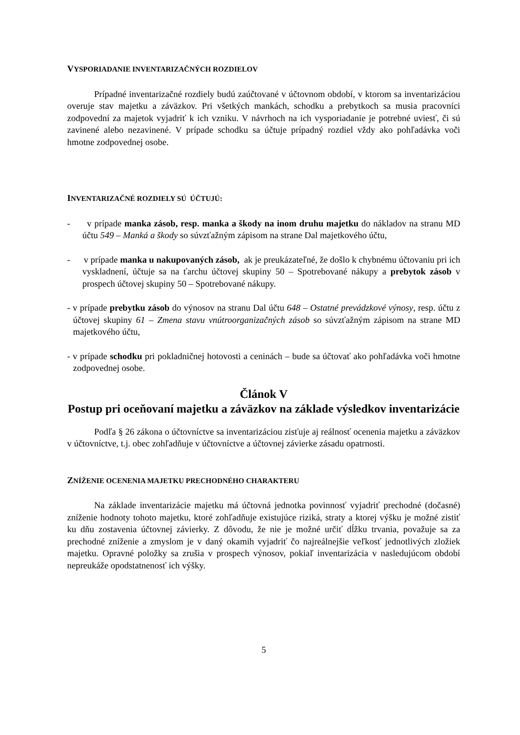VYSPORIADANIE INVENTARIZAČNÝCH ROZDIELOV
Prípadné inventarizačné rozdiely budú zaúčtované v účtovnom období, v ktorom sa inventarizáciou overuje stav majetku a záväzkov. Pri všetkých mankách, schodku a prebytkoch sa musia pracovníci zodpovední za majetok vyjadriť k ich vzniku. V návrhoch na ich vysporiadanie je potrebné uviesť, či sú zavinené alebo nezavinené. V prípade schodku sa účtuje prípadný rozdiel vždy ako pohľadávka voči hmotne zodpovednej osobe.
INVENTARIZAČNÉ ROZDIELY SÚ ÚČTUJÚ:
- v prípade manka zásob, resp. manka a škody na inom druhu majetku do nákladov na stranu MD účtu 549 – Manká a škody so súvzťažným zápisom na strane Dal majetkového účtu,
- v prípade manka u nakupovaných zásob, ak je preukázateľné, že došlo k chybnému účtovaniu pri ich vyskladnení, účtuje sa na ťarchu účtovej skupiny 50 – Spotrebované nákupy a prebytok zásob v prospech účtovej skupiny 50 – Spotrebované nákupy.
- v prípade prebytku zásob do výnosov na stranu Dal účtu 648 – Ostatné prevádzkové výnosy, resp. účtu z účtovej skupiny 61 – Zmena stavu vnútroorganizačných zásob so súvzťažným zápisom na strane MD majetkového účtu,
- v prípade schodku pri pokladničnej hotovosti a ceninách – bude sa účtovať ako pohľadávka voči hmotne zodpovednej osobe.
Článok V
Postup pri oceňovaní majetku a záväzkov na základe výsledkov inventarizácie
Podľa § 26 zákona o účtovníctve sa inventarizáciou zisťuje aj reálnosť ocenenia majetku a záväzkov v účtovníctve, t.j. obec zohľadňuje v účtovníctve a účtovnej závierke zásadu opatrnosti.
ZNÍŽENIE OCENENIA MAJETKU PRECHODNÉHO CHARAKTERU
Na základe inventarizácie majetku má účtovná jednotka povinnosť vyjadriť prechodné (dočasné) zníženie hodnoty tohoto majetku, ktoré zohľadňuje existujúce riziká, straty a ktorej výšku je možné zistiť ku dňu zostavenia účtovnej závierky. Z dôvodu, že nie je možné určiť dĺžku trvania, považuje sa za prechodné zníženie a zmyslom je v daný okamih vyjadriť čo najreálnejšie veľkosť jednotlivých zložiek majetku. Opravné položky sa zrušia v prospech výnosov, pokiaľ inventarizácia v nasledujúcom období nepreukáže opodstatnenosť ich výšky.
5